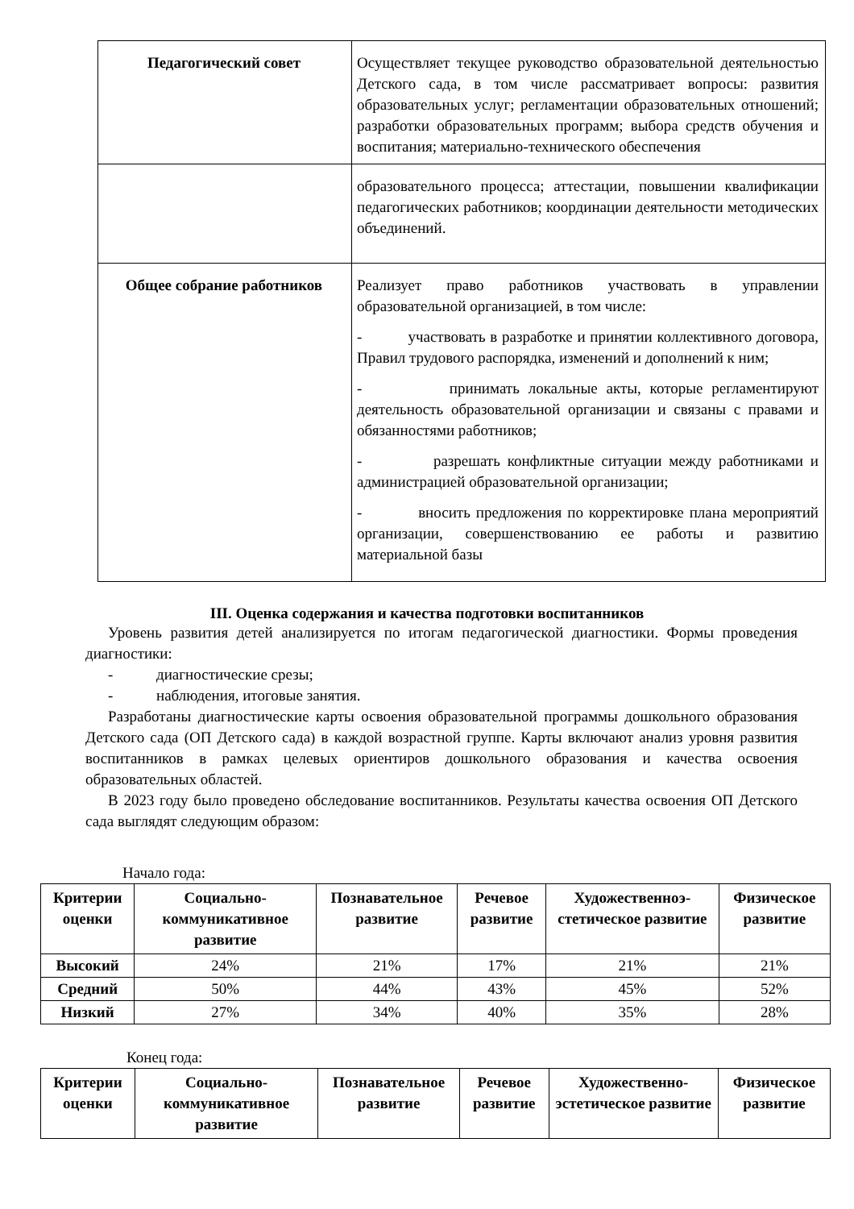| Педагогический совет | Осуществляет текущее руководство образовательной деятельностью Детского сада, в том числе рассматривает вопросы: развития образовательных услуг; регламентации образовательных отношений; разработки образовательных программ; выбора средств обучения и воспитания; материально-технического обеспечения |
| | образовательного процесса; аттестации, повышении квалификации педагогических работников; координации деятельности методических объединений. |
| Общее собрание работников | Реализует право работников участвовать в управлении образовательной организацией, в том числе: - участвовать в разработке и принятии коллективного договора, Правил трудового распорядка, изменений и дополнений к ним; - принимать локальные акты, которые регламентируют деятельность образовательной организации и связаны с правами и обязанностями работников; - разрешать конфликтные ситуации между работниками и администрацией образовательной организации; - вносить предложения по корректировке плана мероприятий организации, совершенствованию ее работы и развитию материальной базы |
III. Оценка содержания и качества подготовки воспитанников
Уровень развития детей анализируется по итогам педагогической диагностики. Формы проведения диагностики:
- диагностические срезы;
- наблюдения, итоговые занятия.
Разработаны диагностические карты освоения образовательной программы дошкольного образования Детского сада (ОП Детского сада) в каждой возрастной группе. Карты включают анализ уровня развития воспитанников в рамках целевых ориентиров дошкольного образования и качества освоения образовательных областей.
В 2023 году было проведено обследование воспитанников. Результаты качества освоения ОП Детского сада выглядят следующим образом:
Начало года:
| Критерии оценки | Социально-коммуникативное развитие | Познавательное развитие | Речевое развитие | Художественноэ-стетическое развитие | Физическое развитие |
| --- | --- | --- | --- | --- | --- |
| Высокий | 24% | 21% | 17% | 21% | 21% |
| Средний | 50% | 44% | 43% | 45% | 52% |
| Низкий | 27% | 34% | 40% | 35% | 28% |
Конец года:
| Критерии оценки | Социально-коммуникативное развитие | Познавательное развитие | Речевое развитие | Художественно-эстетическое развитие | Физическое развитие |
| --- | --- | --- | --- | --- | --- |